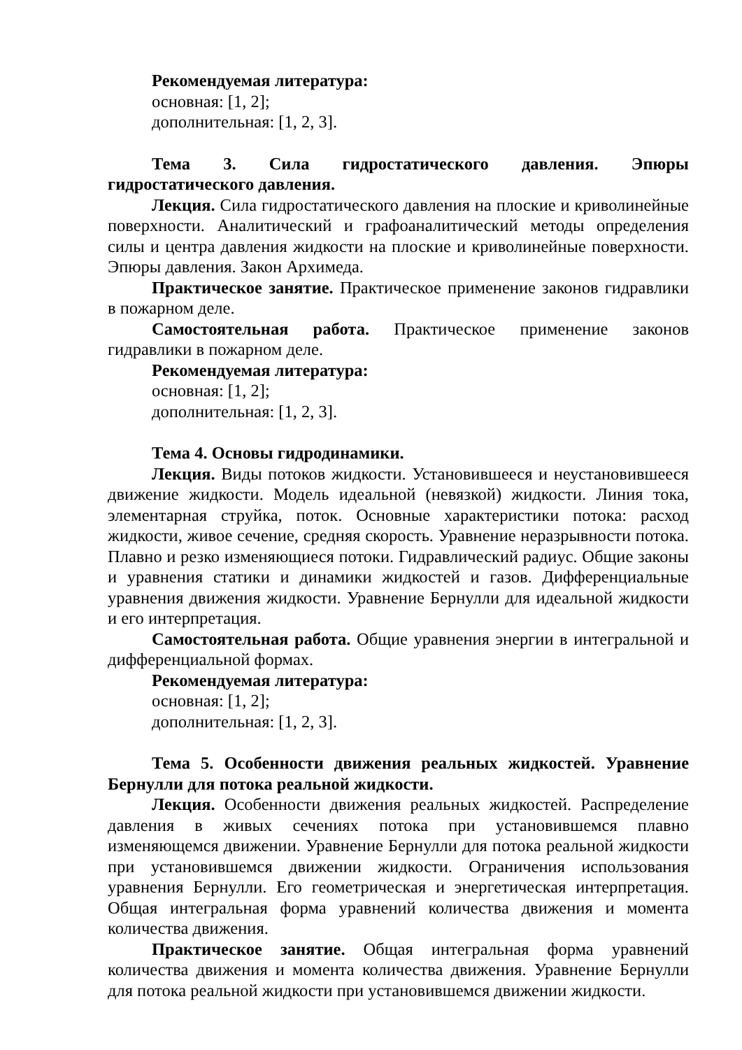Рекомендуемая литература:
основная: [1, 2];
дополнительная: [1, 2, 3].
Тема 3. Сила гидростатического давления. Эпюры гидростатического давления.
Лекция. Сила гидростатического давления на плоские и криволинейные поверхности. Аналитический и графоаналитический методы определения силы и центра давления жидкости на плоские и криволинейные поверхности. Эпюры давления. Закон Архимеда.
Практическое занятие. Практическое применение законов гидравлики в пожарном деле.
Самостоятельная работа. Практическое применение законов гидравлики в пожарном деле.
Рекомендуемая литература:
основная: [1, 2];
дополнительная: [1, 2, 3].
Тема 4. Основы гидродинамики.
Лекция. Виды потоков жидкости. Установившееся и неустановившееся движение жидкости. Модель идеальной (невязкой) жидкости. Линия тока, элементарная струйка, поток. Основные характеристики потока: расход жидкости, живое сечение, средняя скорость. Уравнение неразрывности потока. Плавно и резко изменяющиеся потоки. Гидравлический радиус. Общие законы и уравнения статики и динамики жидкостей и газов. Дифференциальные уравнения движения жидкости. Уравнение Бернулли для идеальной жидкости и его интерпретация.
Самостоятельная работа. Общие уравнения энергии в интегральной и дифференциальной формах.
Рекомендуемая литература:
основная: [1, 2];
дополнительная: [1, 2, 3].
Тема 5. Особенности движения реальных жидкостей. Уравнение Бернулли для потока реальной жидкости.
Лекция. Особенности движения реальных жидкостей. Распределение давления в живых сечениях потока при установившемся плавно изменяющемся движении. Уравнение Бернулли для потока реальной жидкости при установившемся движении жидкости. Ограничения использования уравнения Бернулли. Его геометрическая и энергетическая интерпретация. Общая интегральная форма уравнений количества движения и момента количества движения.
Практическое занятие. Общая интегральная форма уравнений количества движения и момента количества движения. Уравнение Бернулли для потока реальной жидкости при установившемся движении жидкости.